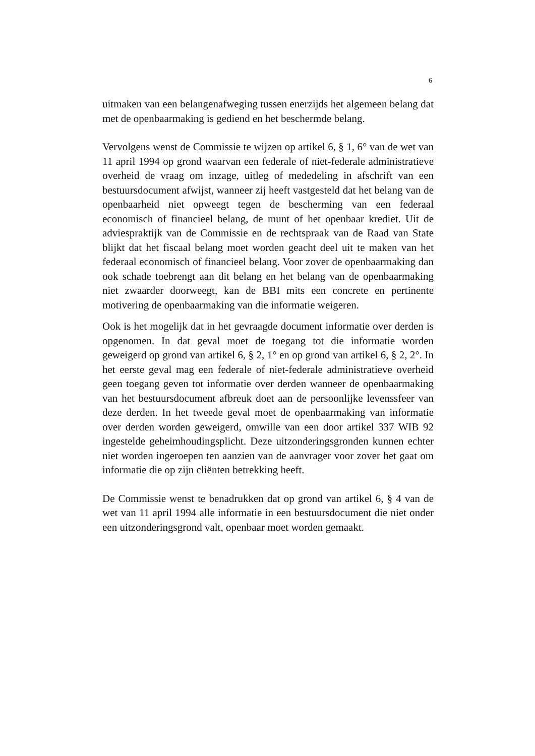6
uitmaken van een belangenafweging tussen enerzijds het algemeen belang dat met de openbaarmaking is gediend en het beschermde belang.
Vervolgens wenst de Commissie te wijzen op artikel 6, § 1, 6° van de wet van 11 april 1994 op grond waarvan een federale of niet-federale administratieve overheid de vraag om inzage, uitleg of mededeling in afschrift van een bestuursdocument afwijst, wanneer zij heeft vastgesteld dat het belang van de openbaarheid niet opweegt tegen de bescherming van een federaal economisch of financieel belang, de munt of het openbaar krediet. Uit de adviespraktijk van de Commissie en de rechtspraak van de Raad van State blijkt dat het fiscaal belang moet worden geacht deel uit te maken van het federaal economisch of financieel belang. Voor zover de openbaarmaking dan ook schade toebrengt aan dit belang en het belang van de openbaarmaking niet zwaarder doorweegt, kan de BBI mits een concrete en pertinente motivering de openbaarmaking van die informatie weigeren.
Ook is het mogelijk dat in het gevraagde document informatie over derden is opgenomen. In dat geval moet de toegang tot die informatie worden geweigerd op grond van artikel 6, § 2, 1° en op grond van artikel 6, § 2, 2°. In het eerste geval mag een federale of niet-federale administratieve overheid geen toegang geven tot informatie over derden wanneer de openbaarmaking van het bestuursdocument afbreuk doet aan de persoonlijke levenssfeer van deze derden. In het tweede geval moet de openbaarmaking van informatie over derden worden geweigerd, omwille van een door artikel 337 WIB 92 ingestelde geheimhoudingsplicht. Deze uitzonderingsgronden kunnen echter niet worden ingeroepen ten aanzien van de aanvrager voor zover het gaat om informatie die op zijn cliënten betrekking heeft.
De Commissie wenst te benadrukken dat op grond van artikel 6, § 4 van de wet van 11 april 1994 alle informatie in een bestuursdocument die niet onder een uitzonderingsgrond valt, openbaar moet worden gemaakt.